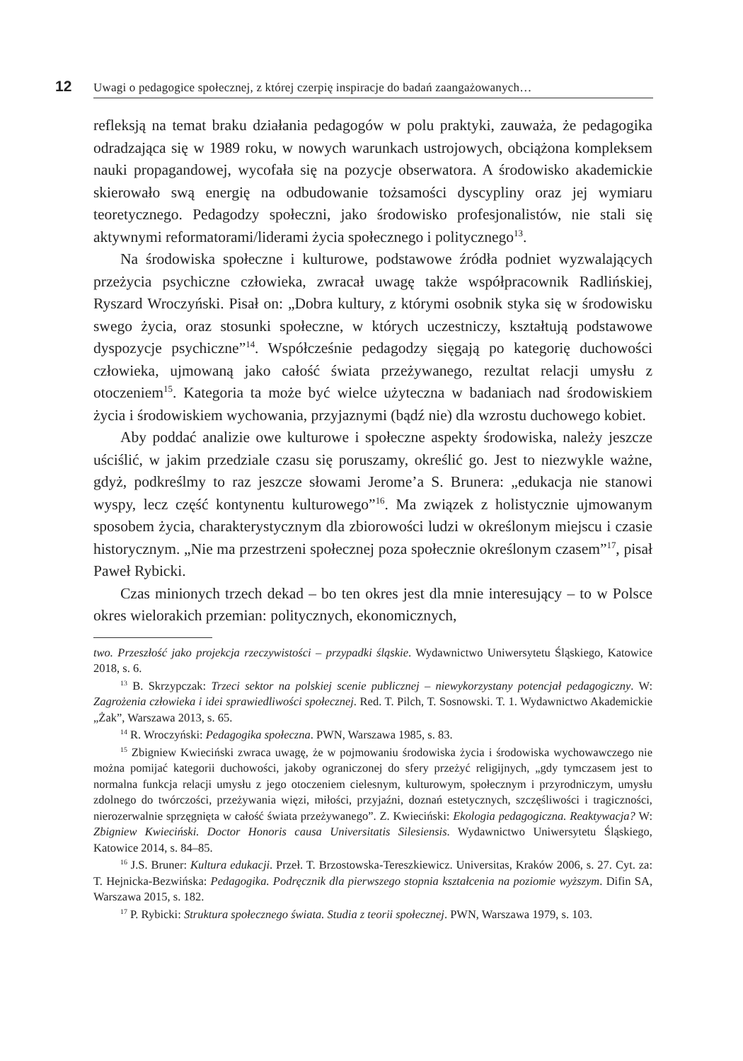12 Uwagi o pedagogice społecznej, z której czerpię inspiracje do badań zaangażowanych…
refleksją na temat braku działania pedagogów w polu praktyki, zauważa, że pedagogika odradzająca się w 1989 roku, w nowych warunkach ustrojowych, obciążona kompleksem nauki propagandowej, wycofała się na pozycje obserwatora. A środowisko akademickie skierowało swą energię na odbudowanie tożsamości dyscypliny oraz jej wymiaru teoretycznego. Pedagodzy społeczni, jako środowisko profesjonalistów, nie stali się aktywnymi reformatorami/liderami życia społecznego i politycznego<sup>13</sup>.
Na środowiska społeczne i kulturowe, podstawowe źródła podniet wyzwalających przeżycia psychiczne człowieka, zwracał uwagę także współpracownik Radlińskiej, Ryszard Wroczyński. Pisał on: „Dobra kultury, z którymi osobnik styka się w środowisku swego życia, oraz stosunki społeczne, w których uczestniczy, kształtują podstawowe dyspozycje psychiczne”<sup>14</sup>. Współcześnie pedagodzy sięgają po kategorię duchowości człowieka, ujmowaną jako całość świata przeżywanego, rezultat relacji umysłu z otoczeniem<sup>15</sup>. Kategoria ta może być wielce użyteczna w badaniach nad środowiskiem życia i środowiskiem wychowania, przyjaznymi (bądź nie) dla wzrostu duchowego kobiet.
Aby poddać analizie owe kulturowe i społeczne aspekty środowiska, należy jeszcze uściślić, w jakim przedziale czasu się poruszamy, określić go. Jest to niezwykle ważne, gdyż, podkreślmy to raz jeszcze słowami Jerome’a S. Brunera: „edukacja nie stanowi wyspy, lecz część kontynentu kulturowego”<sup>16</sup>. Ma związek z holistycznie ujmowanym sposobem życia, charakterystycznym dla zbiorowości ludzi w określonym miejscu i czasie historycznym. „Nie ma przestrzeni społecznej poza społecznie określonym czasem”<sup>17</sup>, pisał Paweł Rybicki.
Czas minionych trzech dekad – bo ten okres jest dla mnie interesujący – to w Polsce okres wielorakich przemian: politycznych, ekonomicznych,
two. Przeszłość jako projekcja rzeczywistości – przypadki śląskie. Wydawnictwo Uniwersytetu Śląskiego, Katowice 2018, s. 6.
<sup>13</sup> B. Skrzypczak: Trzeci sektor na polskiej scenie publicznej – niewykorzystany potencjał pedagogiczny. W: Zagrożenia człowieka i idei sprawiedliwości społecznej. Red. T. Pilch, T. Sosnowski. T. 1. Wydawnictwo Akademickie „Żak”, Warszawa 2013, s. 65.
<sup>14</sup> R. Wroczyński: Pedagogika społeczna. PWN, Warszawa 1985, s. 83.
<sup>15</sup> Zbigniew Kwieciński zwraca uwagę, że w pojmowaniu środowiska życia i środowiska wychowawczego nie można pomijać kategorii duchowości, jakoby ograniczonej do sfery przeżyć religijnych, „gdy tymczasem jest to normalna funkcja relacji umysłu z jego otoczeniem cielesnym, kulturowym, społecznym i przyrodniczym, umysłu zdolnego do twórczości, przeżywania więzi, miłości, przyjaźni, doznań estetycznych, szczęśliwości i tragiczności, nierozerwalnie sprzęgnięta w całość świata przeżywanego”. Z. Kwieciński: Ekologia pedagogiczna. Reaktywacja? W: Zbigniew Kwieciński. Doctor Honoris causa Universitatis Silesiensis. Wydawnictwo Uniwersytetu Śląskiego, Katowice 2014, s. 84–85.
<sup>16</sup> J.S. Bruner: Kultura edukacji. Przeł. T. Brzostowska-Tereszkiewicz. Universitas, Kraków 2006, s. 27. Cyt. za: T. Hejnicka-Bezwińska: Pedagogika. Podręcznik dla pierwszego stopnia kształcenia na poziomie wyższym. Difin SA, Warszawa 2015, s. 182.
<sup>17</sup> P. Rybicki: Struktura społecznego świata. Studia z teorii społecznej. PWN, Warszawa 1979, s. 103.